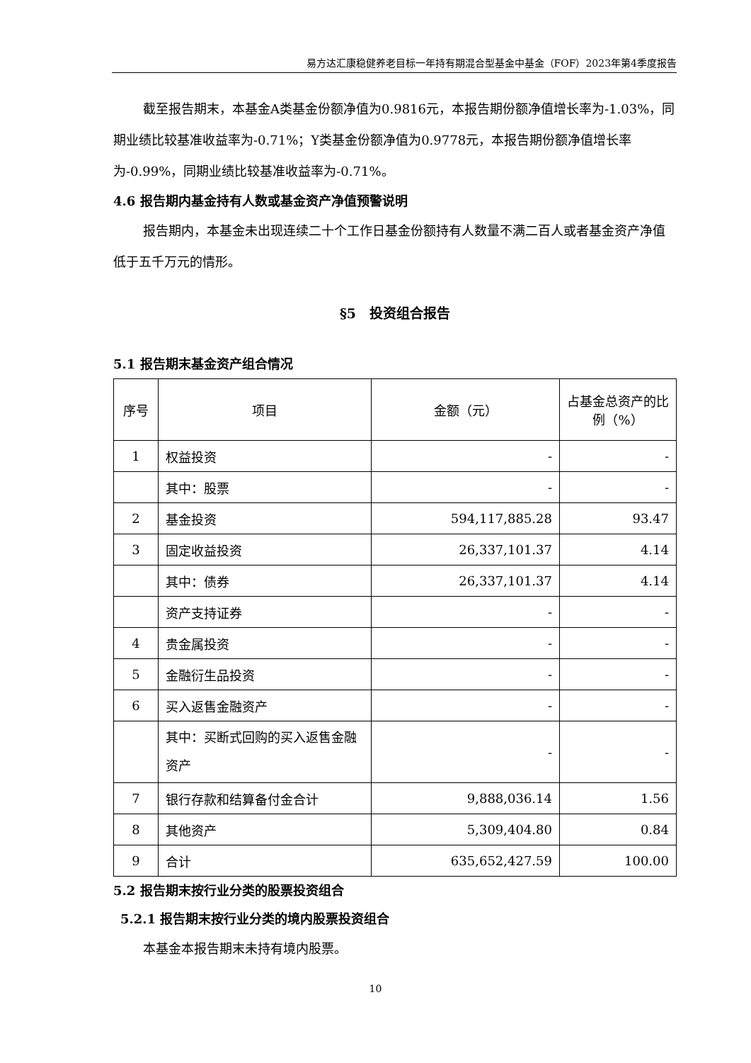易方达汇康稳健养老目标一年持有期混合型基金中基金（FOF）2023年第4季度报告
截至报告期末，本基金A类基金份额净值为0.9816元，本报告期份额净值增长率为-1.03%，同期业绩比较基准收益率为-0.71%；Y类基金份额净值为0.9778元，本报告期份额净值增长率为-0.99%，同期业绩比较基准收益率为-0.71%。
4.6 报告期内基金持有人数或基金资产净值预警说明
报告期内，本基金未出现连续二十个工作日基金份额持有人数量不满二百人或者基金资产净值低于五千万元的情形。
§5　投资组合报告
5.1 报告期末基金资产组合情况
| 序号 | 项目 | 金额（元） | 占基金总资产的比例（%） |
| --- | --- | --- | --- |
| 1 | 权益投资 | - | - |
| | 其中：股票 | - | - |
| 2 | 基金投资 | 594,117,885.28 | 93.47 |
| 3 | 固定收益投资 | 26,337,101.37 | 4.14 |
| | 其中：债券 | 26,337,101.37 | 4.14 |
| | 资产支持证券 | - | - |
| 4 | 贵金属投资 | - | - |
| 5 | 金融衍生品投资 | - | - |
| 6 | 买入返售金融资产 | - | - |
| | 其中：买断式回购的买入返售金融资产 | - | - |
| 7 | 银行存款和结算备付金合计 | 9,888,036.14 | 1.56 |
| 8 | 其他资产 | 5,309,404.80 | 0.84 |
| 9 | 合计 | 635,652,427.59 | 100.00 |
5.2 报告期末按行业分类的股票投资组合
5.2.1 报告期末按行业分类的境内股票投资组合
本基金本报告期末未持有境内股票。
10